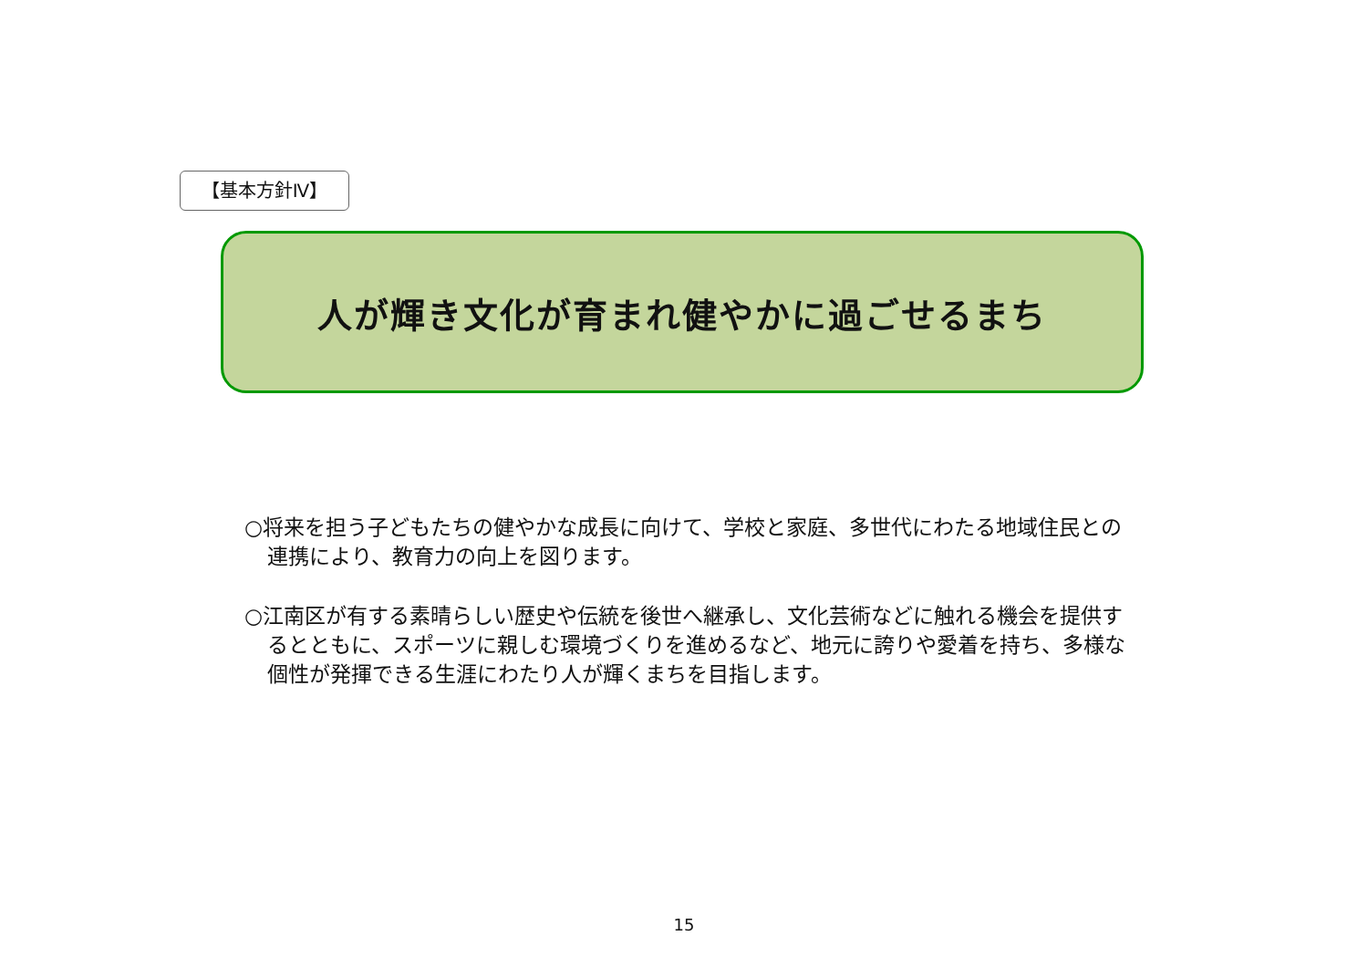【基本方針Ⅳ】
人が輝き文化が育まれ健やかに過ごせるまち
○将来を担う子どもたちの健やかな成長に向けて、学校と家庭、多世代にわたる地域住民との連携により、教育力の向上を図ります。
○江南区が有する素晴らしい歴史や伝統を後世へ継承し、文化芸術などに触れる機会を提供するとともに、スポーツに親しむ環境づくりを進めるなど、地元に誇りや愛着を持ち、多様な個性が発揮できる生涯にわたり人が輝くまちを目指します。
15